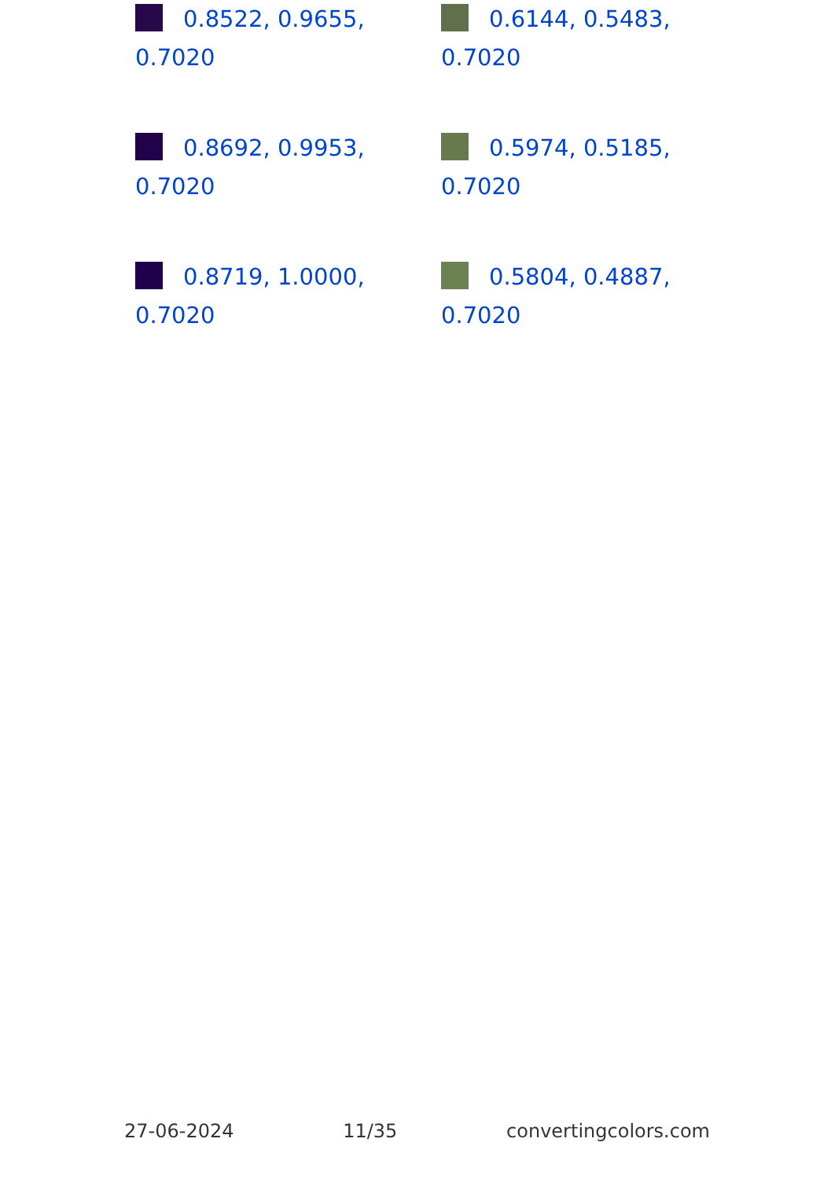0.8522, 0.9655, 0.7020 0.6144, 0.5483, 0.7020
0.8692, 0.9953, 0.7020 0.5974, 0.5185, 0.7020
0.8719, 1.0000, 0.7020 0.5804, 0.4887, 0.7020
27-06-2024 11/35 convertingcolors.com